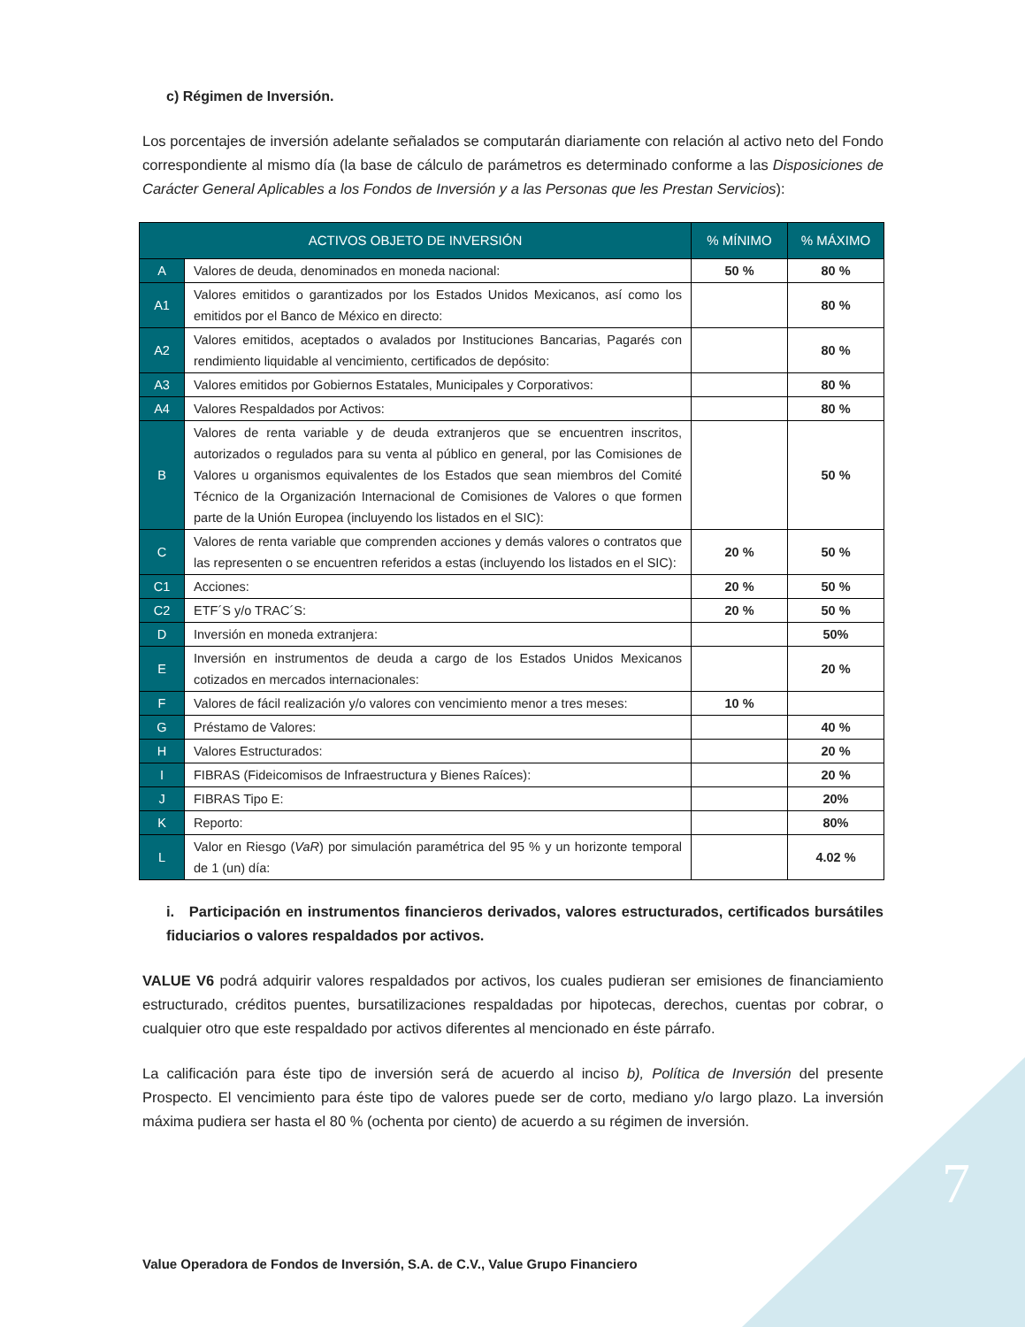c) Régimen de Inversión.
Los porcentajes de inversión adelante señalados se computarán diariamente con relación al activo neto del Fondo correspondiente al mismo día (la base de cálculo de parámetros es determinado conforme a las Disposiciones de Carácter General Aplicables a los Fondos de Inversión y a las Personas que les Prestan Servicios):
| ACTIVOS OBJETO DE INVERSIÓN | | % MÍNIMO | % MÁXIMO |
| --- | --- | --- | --- |
| A | Valores de deuda, denominados en moneda nacional: | 50 % | 80 % |
| A1 | Valores emitidos o garantizados por los Estados Unidos Mexicanos, así como los emitidos por el Banco de México en directo: | | 80 % |
| A2 | Valores emitidos, aceptados o avalados por Instituciones Bancarias, Pagarés con rendimiento liquidable al vencimiento, certificados de depósito: | | 80 % |
| A3 | Valores emitidos por Gobiernos Estatales, Municipales y Corporativos: | | 80 % |
| A4 | Valores Respaldados por Activos: | | 80 % |
| B | Valores de renta variable y de deuda extranjeros que se encuentren inscritos, autorizados o regulados para su venta al público en general, por las Comisiones de Valores u organismos equivalentes de los Estados que sean miembros del Comité Técnico de la Organización Internacional de Comisiones de Valores o que formen parte de la Unión Europea (incluyendo los listados en el SIC): | | 50 % |
| C | Valores de renta variable que comprenden acciones y demás valores o contratos que las representen o se encuentren referidos a estas (incluyendo los listados en el SIC): | 20 % | 50 % |
| C1 | Acciones: | 20 % | 50 % |
| C2 | ETF´S y/o TRAC´S: | 20 % | 50 % |
| D | Inversión en moneda extranjera: | | 50% |
| E | Inversión en instrumentos de deuda a cargo de los Estados Unidos Mexicanos cotizados en mercados internacionales: | | 20 % |
| F | Valores de fácil realización y/o valores con vencimiento menor a tres meses: | 10 % | |
| G | Préstamo de Valores: | | 40 % |
| H | Valores Estructurados: | | 20 % |
| I | FIBRAS (Fideicomisos de Infraestructura y Bienes Raíces): | | 20 % |
| J | FIBRAS Tipo E: | | 20% |
| K | Reporto: | | 80% |
| L | Valor en Riesgo ( VaR ) por simulación paramétrica del 95 % y un horizonte temporal de 1 (un) día: | | 4.02 % |
i. Participación en instrumentos financieros derivados, valores estructurados, certificados bursátiles fiduciarios o valores respaldados por activos.
VALUE V6 podrá adquirir valores respaldados por activos, los cuales pudieran ser emisiones de financiamiento estructurado, créditos puentes, bursatilizaciones respaldadas por hipotecas, derechos, cuentas por cobrar, o cualquier otro que este respaldado por activos diferentes al mencionado en éste párrafo.
La calificación para éste tipo de inversión será de acuerdo al inciso b), Política de Inversión del presente Prospecto. El vencimiento para éste tipo de valores puede ser de corto, mediano y/o largo plazo. La inversión máxima pudiera ser hasta el 80 % (ochenta por ciento) de acuerdo a su régimen de inversión.
Value Operadora de Fondos de Inversión, S.A. de C.V., Value Grupo Financiero
7